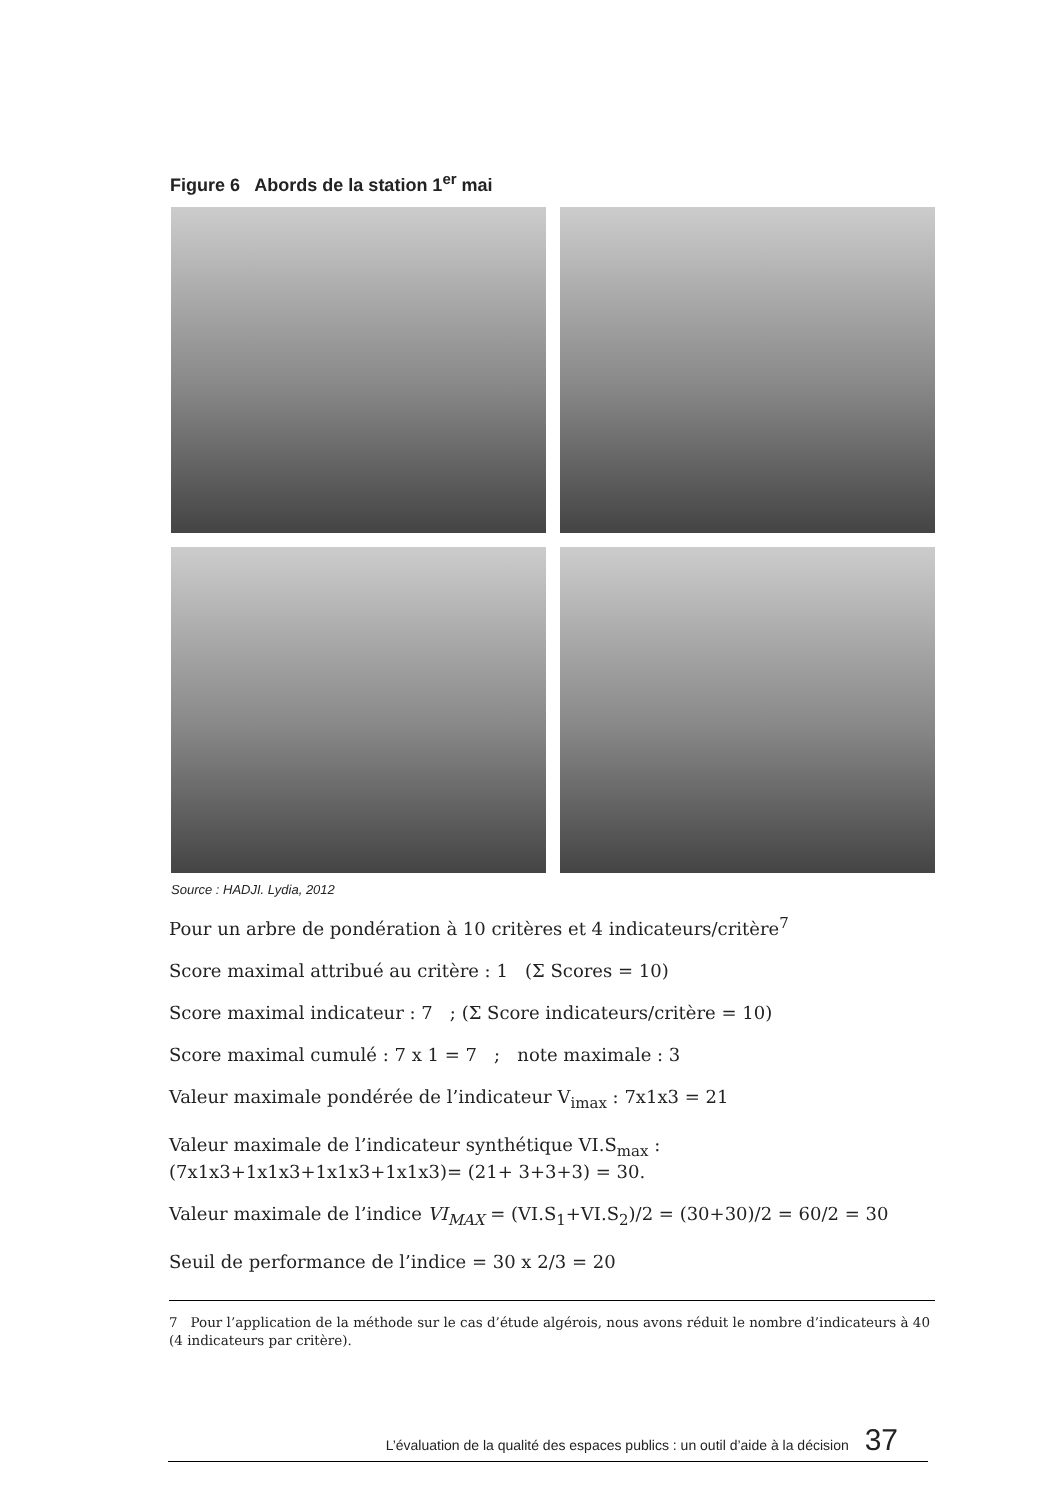Figure 6 Abords de la station 1<sup>er</sup> mai
Source : HADJI. Lydia, 2012
Pour un arbre de pondération à 10 critères et 4 indicateurs/critère<sup>7</sup>
Score maximal attribué au critère : 1 (Σ Scores = 10)
Score maximal indicateur : 7 ; (Σ Score indicateurs/critère = 10)
Score maximal cumulé : 7 x 1 = 7 ; note maximale : 3
Valeur maximale pondérée de l’indicateur V<sub>imax</sub> : 7x1x3 = 21
Valeur maximale de l’indicateur synthétique VI.S<sub>max</sub> : (7x1x3+1x1x3+1x1x3+1x1x3)= (21+ 3+3+3) = 30.
Valeur maximale de l’indice VI<sub>MAX</sub> = (VI.S<sub>1</sub>+VI.S<sub>2</sub>)/2 = (30+30)/2 = 60/2 = 30
Seuil de performance de l’indice = 30 x 2/3 = 20
7 Pour l’application de la méthode sur le cas d’étude algérois, nous avons réduit le nombre d’indicateurs à 40 (4 indicateurs par critère).
L’évaluation de la qualité des espaces publics : un outil d’aide à la décision 37